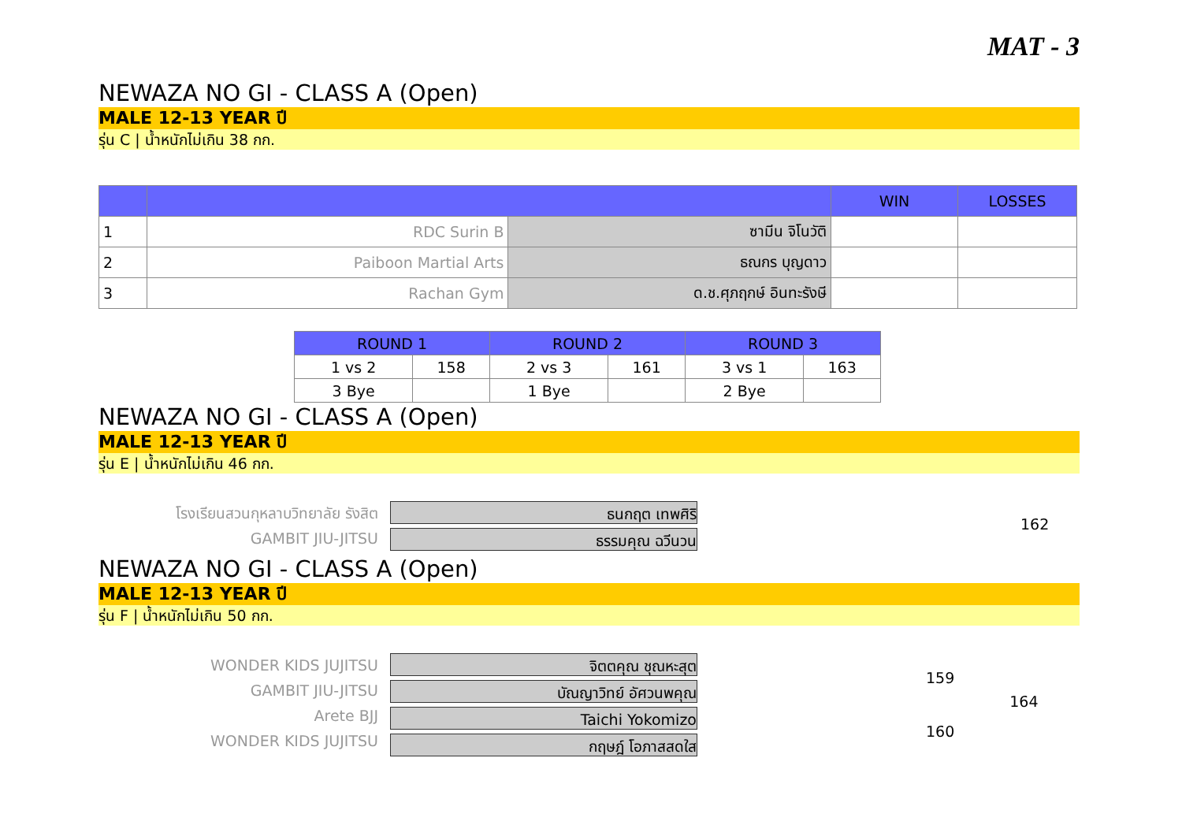MAT - 3
NEWAZA NO GI - CLASS A (Open)
MALE 12-13 YEAR ปี
รุ่น C | น้ำหนักไม่เกิน 38 กก.
| | | | WIN | LOSSES |
| 1 | RDC Surin B | ซามีน จิโนวัติ | | |
| 2 | Paiboon Martial Arts | ธณกร บุญดาว | | |
| 3 | Rachan Gym | ด.ช.ศุภฤกษ์ อินทะรังษี | | |
| ROUND 1 | | ROUND 2 | | ROUND 3 | |
| 1 vs 2 | 158 | 2 vs 3 | 161 | 3 vs 1 | 163 |
| 3 Bye | | 1 Bye | | 2 Bye | |
NEWAZA NO GI - CLASS A (Open)
MALE 12-13 YEAR ปี
รุ่น E | น้ำหนักไม่เกิน 46 กก.
โรงเรียนสวนกุหลาบวิทยาลัย รังสิต
GAMBIT JIU-JITSU
ธนกฤต เทพศิริ
ธรรมคุณ ฉวีนวน
162
NEWAZA NO GI - CLASS A (Open)
MALE 12-13 YEAR ปี
รุ่น F | น้ำหนักไม่เกิน 50 กก.
WONDER KIDS JUJITSU
GAMBIT JIU-JITSU
Arete BJJ
WONDER KIDS JUJITSU
จิตตคุณ ชุณหะสุต
บัณญาวิทย์ อัศวนพคุณ
Taichi Yokomizo
กฤษฎ์ โอภาสสดใส
159
160
164